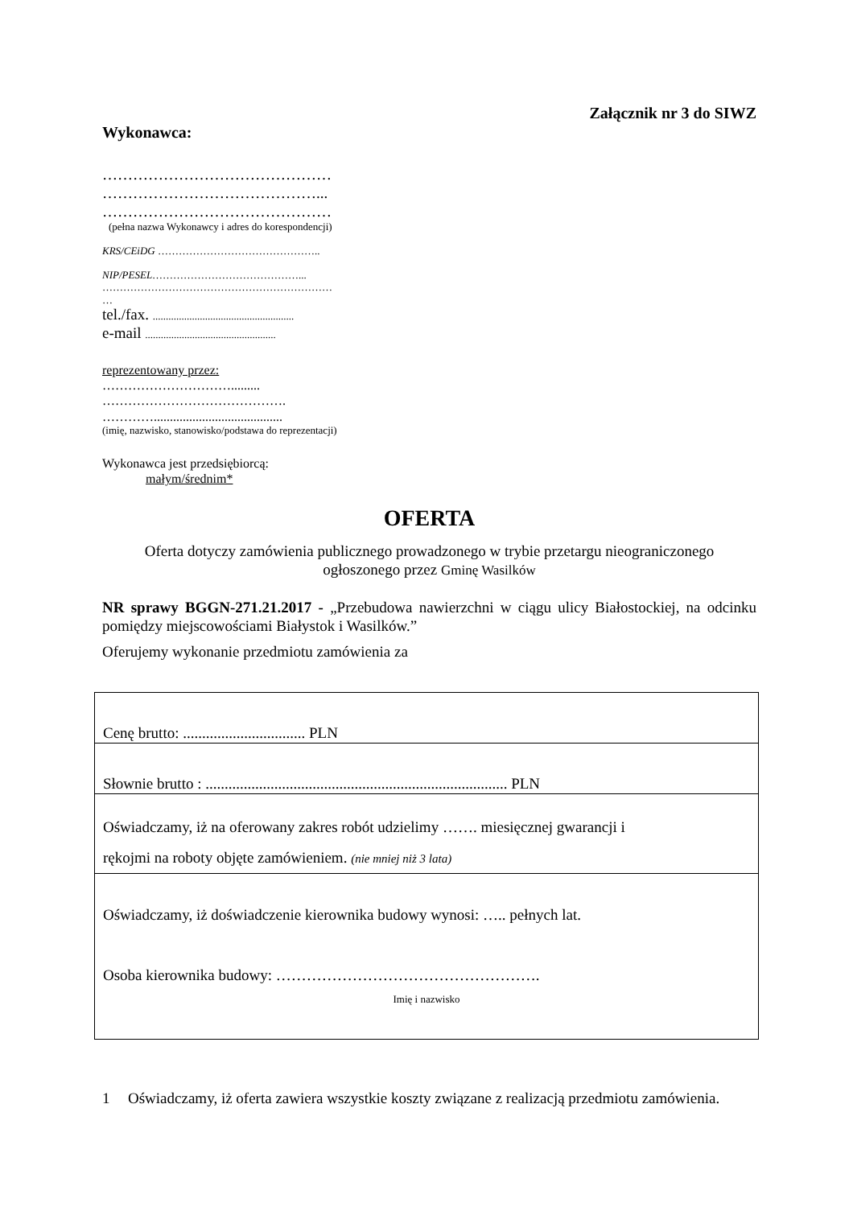Załącznik nr 3 do SIWZ
Wykonawca:
………………………………………
……………………………………...
………………………………………
(pełna nazwa Wykonawcy i adres do korespondencji)
KRS/CEiDG ………………………………………..
NIP/PESEL……………………………………...
…………………………………………………………
…
tel./fax. ......................................................
e-mail ..................................................
reprezentowany przez:
………………………….........
…………………………………….
…………........................................
(imię, nazwisko, stanowisko/podstawa do reprezentacji)
Wykonawca jest przedsiębiorcą:
małym/średnim*
OFERTA
Oferta dotyczy zamówienia publicznego prowadzonego w trybie przetargu nieograniczonego
ogłoszonego przez Gminę Wasilków
NR sprawy BGGN-271.21.2017 - „Przebudowa nawierzchni w ciągu ulicy Białostockiej, na odcinku pomiędzy miejscowościami Białystok i Wasilków.”
Oferujemy wykonanie przedmiotu zamówienia za
| Cenę brutto: ................................ PLN |
| Słownie brutto : ............................................................................... PLN |
| Oświadczamy, iż na oferowany zakres robót udzielimy ……. miesięcznej gwarancji i rękojmi na roboty objęte zamówieniem. (nie mniej niż 3 lata) |
| Oświadczamy, iż doświadczenie kierownika budowy wynosi: ….. pełnych lat. Osoba kierownika budowy: ……………………………………………. Imię i nazwisko |
1 Oświadczamy, iż oferta zawiera wszystkie koszty związane z realizacją przedmiotu zamówienia.